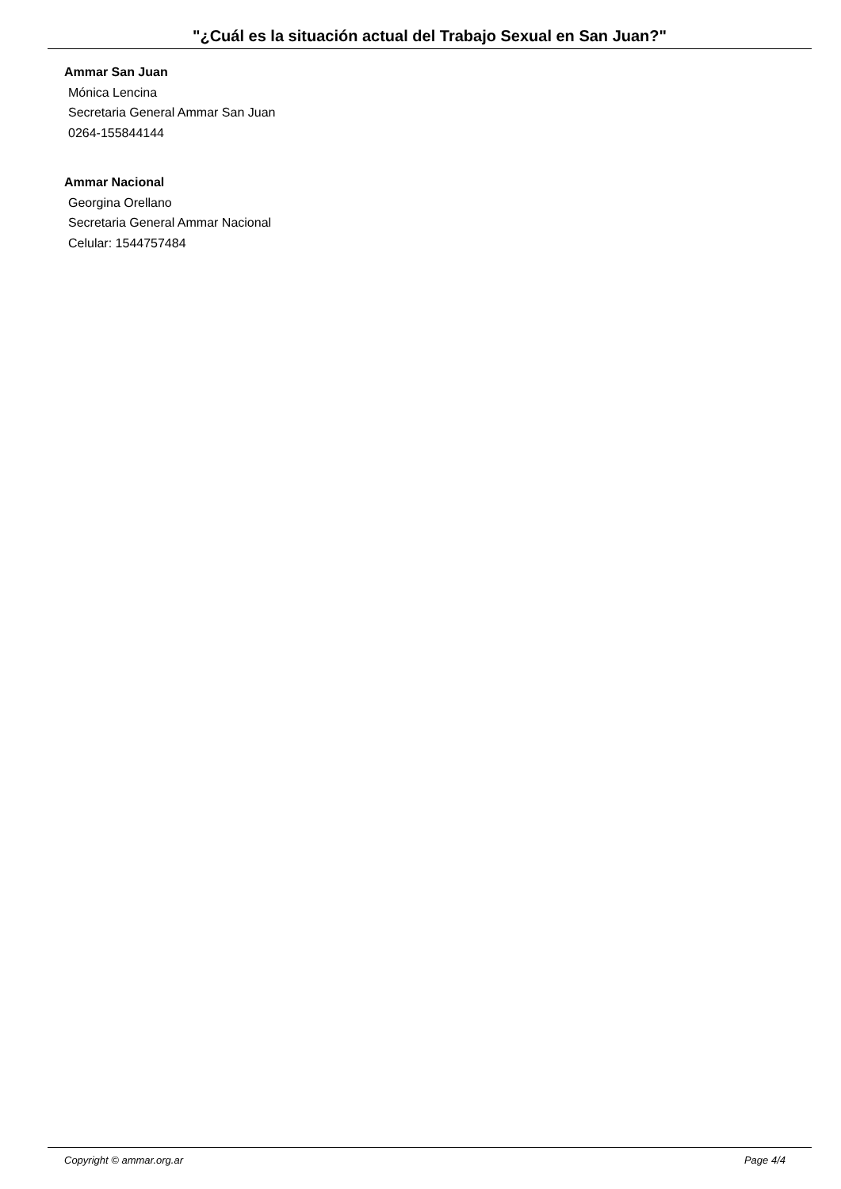"¿Cuál es la situación actual del Trabajo Sexual en San Juan?"
Ammar San Juan
Mónica Lencina
Secretaria General Ammar San Juan
0264-155844144
Ammar Nacional
Georgina Orellano
Secretaria General Ammar Nacional
Celular: 1544757484
Copyright © ammar.org.ar Page 4/4